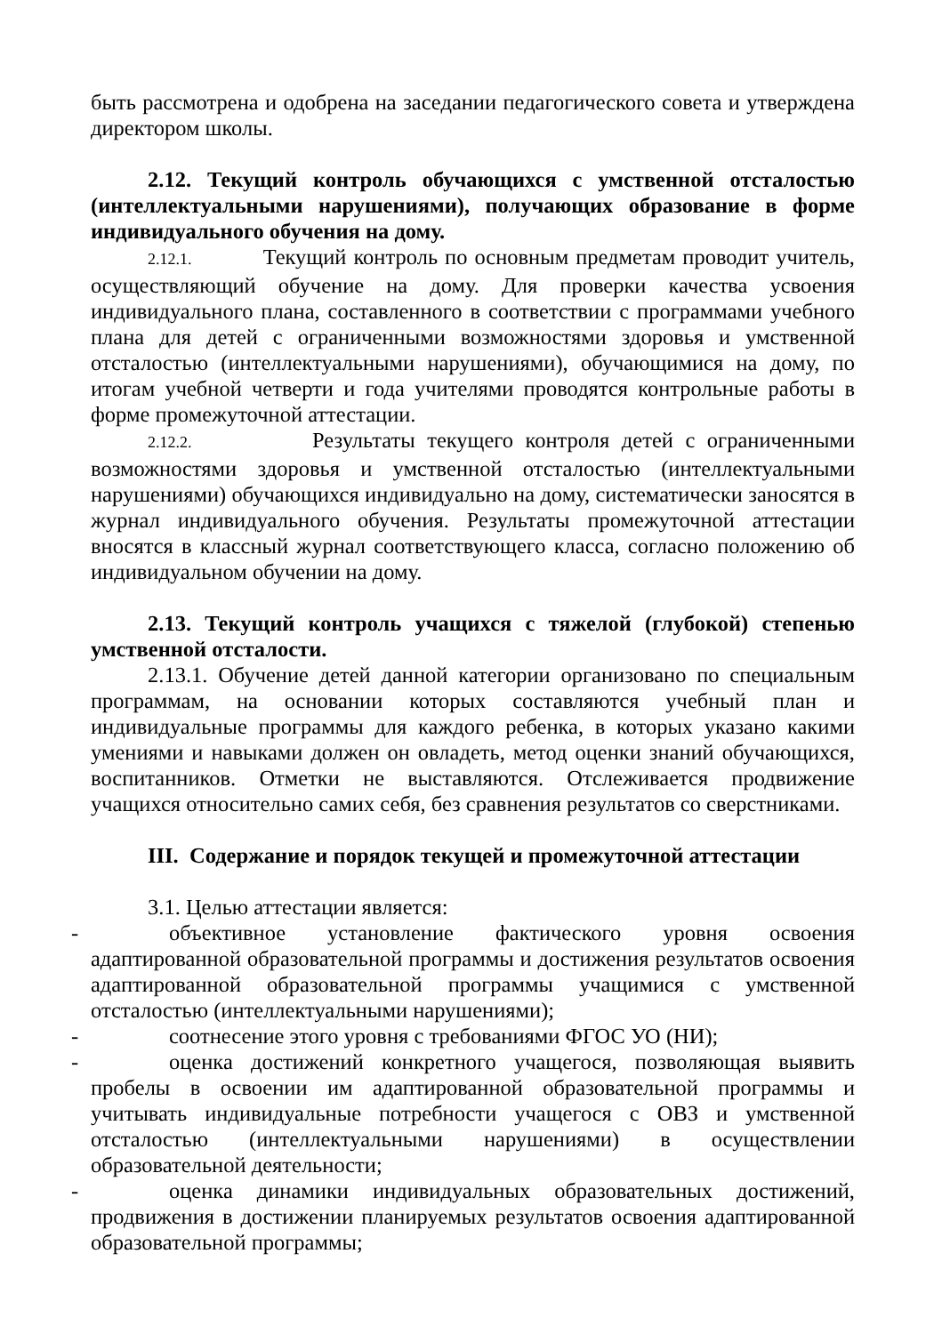быть рассмотрена и одобрена на заседании педагогического совета и утверждена директором школы.
2.12. Текущий контроль обучающихся с умственной отсталостью (интеллектуальными нарушениями), получающих образование в форме индивидуального обучения на дому.
2.12.1. Текущий контроль по основным предметам проводит учитель, осуществляющий обучение на дому. Для проверки качества усвоения индивидуального плана, составленного в соответствии с программами учебного плана для детей с ограниченными возможностями здоровья и умственной отсталостью (интеллектуальными нарушениями), обучающимися на дому, по итогам учебной четверти и года учителями проводятся контрольные работы в форме промежуточной аттестации.
2.12.2. Результаты текущего контроля детей с ограниченными возможностями здоровья и умственной отсталостью (интеллектуальными нарушениями) обучающихся индивидуально на дому, систематически заносятся в журнал индивидуального обучения. Результаты промежуточной аттестации вносятся в классный журнал соответствующего класса, согласно положению об индивидуальном обучении на дому.
2.13. Текущий контроль учащихся с тяжелой (глубокой) степенью умственной отсталости.
2.13.1. Обучение детей данной категории организовано по специальным программам, на основании которых составляются учебный план и индивидуальные программы для каждого ребенка, в которых указано какими умениями и навыками должен он овладеть, метод оценки знаний обучающихся, воспитанников. Отметки не выставляются. Отслеживается продвижение учащихся относительно самих себя, без сравнения результатов со сверстниками.
III. Содержание и порядок текущей и промежуточной аттестации
3.1. Целью аттестации является:
- объективное установление фактического уровня освоения адаптированной образовательной программы и достижения результатов освоения адаптированной образовательной программы учащимися с умственной отсталостью (интеллектуальными нарушениями);
- соотнесение этого уровня с требованиями ФГОС УО (НИ);
- оценка достижений конкретного учащегося, позволяющая выявить пробелы в освоении им адаптированной образовательной программы и учитывать индивидуальные потребности учащегося с ОВЗ и умственной отсталостью (интеллектуальными нарушениями) в осуществлении образовательной деятельности;
- оценка динамики индивидуальных образовательных достижений, продвижения в достижении планируемых результатов освоения адаптированной образовательной программы;